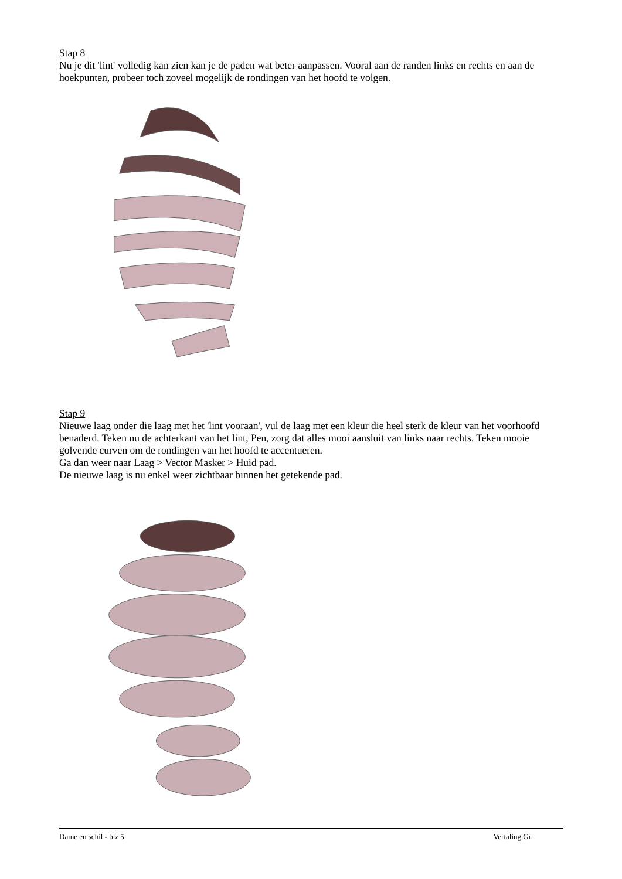Stap 8
Nu je dit 'lint' volledig kan zien kan je de paden wat beter aanpassen. Vooral aan de randen links en rechts en aan de hoekpunten, probeer toch zoveel mogelijk de rondingen van het hoofd te volgen.
Stap 9
Nieuwe laag onder die laag met het 'lint vooraan', vul de laag met een kleur die heel sterk de kleur van het voorhoofd benaderd. Teken nu de achterkant van het lint, Pen, zorg dat alles mooi aansluit van links naar rechts. Teken mooie golvende curven om de rondingen van het hoofd te accentueren.
Ga dan weer naar Laag > Vector Masker > Huid pad.
De nieuwe laag is nu enkel weer zichtbaar binnen het getekende pad.
Dame en schil - blz 5 Vertaling Gr